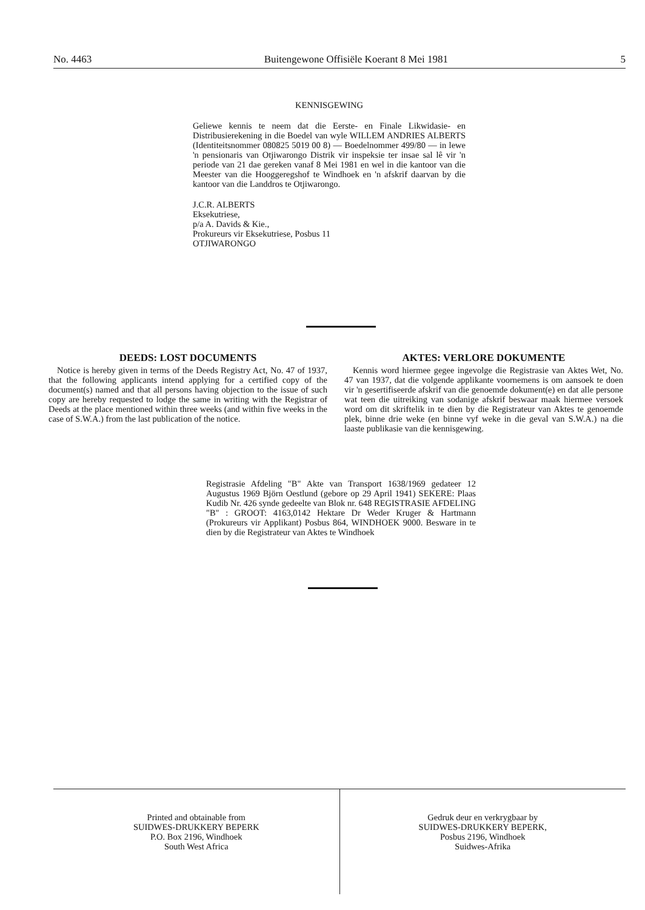No. 4463 Buitengewone Offisiële Koerant 8 Mei 1981 5
KENNISGEWING
Geliewe kennis te neem dat die Eerste- en Finale Likwidasie- en Distribusierekening in die Boedel van wyle WILLEM ANDRIES ALBERTS (Identiteitsnommer 080825 5019 00 8) — Boedelnommer 499/80 — in lewe 'n pensionaris van Otjiwarongo Distrik vir inspeksie ter insae sal lê vir 'n periode van 21 dae gereken vanaf 8 Mei 1981 en wel in die kantoor van die Meester van die Hooggeregshof te Windhoek en 'n afskrif daarvan by die kantoor van die Landdros te Otjiwarongo.
J.C.R. ALBERTS
Eksekutriese,
p/a A. Davids & Kie.,
Prokureurs vir Eksekutriese, Posbus 11
OTJIWARONGO
DEEDS: LOST DOCUMENTS
Notice is hereby given in terms of the Deeds Registry Act, No. 47 of 1937, that the following applicants intend applying for a certified copy of the document(s) named and that all persons having objection to the issue of such copy are hereby requested to lodge the same in writing with the Registrar of Deeds at the place mentioned within three weeks (and within five weeks in the case of S.W.A.) from the last publication of the notice.
AKTES: VERLORE DOKUMENTE
Kennis word hiermee gegee ingevolge die Registrasie van Aktes Wet, No. 47 van 1937, dat die volgende applikante voornemens is om aansoek te doen vir 'n gesertifiseerde afskrif van die genoemde dokument(e) en dat alle persone wat teen die uitreiking van sodanige afskrif beswaar maak hiermee versoek word om dit skriftelik in te dien by die Registrateur van Aktes te genoemde plek, binne drie weke (en binne vyf weke in die geval van S.W.A.) na die laaste publikasie van die kennisgewing.
Registrasie Afdeling "B" Akte van Transport 1638/1969 gedateer 12 Augustus 1969 Björn Oestlund (gebore op 29 April 1941) SEKERE: Plaas Kudib Nr. 426 synde gedeelte van Blok nr. 648 REGISTRASIE AFDELING "B" : GROOT: 4163,0142 Hektare Dr Weder Kruger & Hartmann (Prokureurs vir Applikant) Posbus 864, WINDHOEK 9000. Besware in te dien by die Registrateur van Aktes te Windhoek
Printed and obtainable from
SUIDWES-DRUKKERY BEPERK
P.O. Box 2196, Windhoek
South West Africa
Gedruk deur en verkrygbaar by
SUIDWES-DRUKKERY BEPERK,
Posbus 2196, Windhoek
Suidwes-Afrika